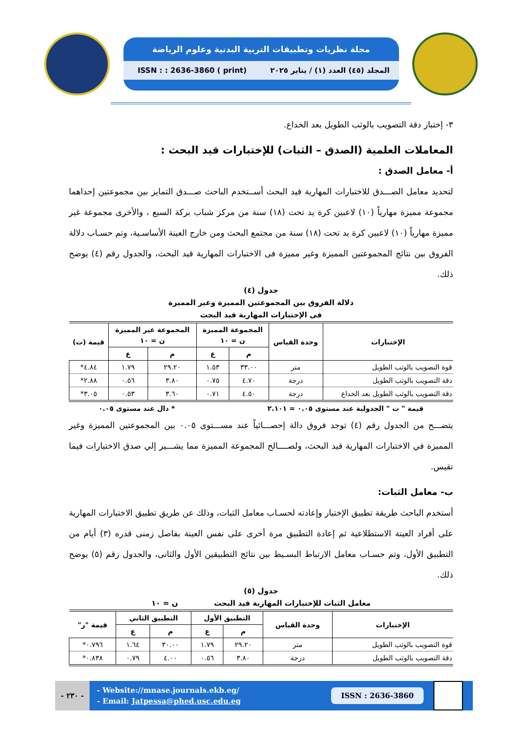مجلة نظريات وتطبيقات التربية البدنية وعلوم الرياضة
ISSN : : 2636-3860 ( print) المجلد (٤٥) العدد (١) / يناير ٢٠٢٥
٣- إختبار دقة التصويب بالوثب الطويل بعد الخداع.
المعاملات العلمية (الصدق – الثبات) للإختبارات قيد البحث :
أ- معامل الصدق :
لتحديد معامل الصـــدق للاختبارات المهارية قيد البحث أســتخدم الباحث صـــدق التمايز بين مجموعتين إحداهما مجموعة مميزة مهارياً (١٠) لاعبين كرة يد تحت (١٨) سنة من مركز شباب بركة السبع ، والأخرى مجموعة غير مميزة مهارياً (١٠) لاعبين كرة يد تحت (١٨) سنة من مجتمع البحث ومن خارج العينة الأساسـية، وتم حسـاب دلالة الفروق بين نتائج المجموعتين المميزة وغير مميزة فى الاختبارات المهارية قيد البحث، والجدول رقم (٤) يوضح ذلك.
جدول (٤)
دلالة الفروق بين المجموعتين المميزة وغير المميزة
فى الإختبارات المهارية قيد البحث
| الإختبارات | وحدة القياس | المجموعة المميزة ن = ١٠ | | المجموعة غير المميزة ن = ١٠ | | قيمة (ت) |
| --- | --- | --- | --- | --- | --- | --- |
| | | م | ع | م | ع | |
| قوة التصويب بالوثب الطويل | متر | ٣٣.٠٠ | ١.٥٣ | ٢٩.٢٠ | ١.٧٩ | ٤.٨٤* |
| دقة التصويب بالوثب الطويل | درجة | ٤.٧٠ | ٠.٧٥ | ٣.٨٠ | ٠.٥٦ | ٢.٨٨* |
| دقة التصويب بالوثب الطويل بعد الخداع | درجة | ٤.٥٠ | ٠.٧١ | ٣.٦٠ | ٠.٥٣ | ٣.٠٥* |
قيمة " ت " الجدولية عند مستوى ٠.٠٥ = ٢.١٠١ * دال عند مستوى ٠.٠٥
يتضـــح من الجدول رقم (٤) توجد فروق دالة إحصـــائياً عند مســـتوى ٠.٠٥ بين المجموعتين المميزة وغير المميزة في الاختبارات المهارية قيد البحث، ولصــــالح المجموعة المميزة مما يشـــير إلي صدق الاختبارات فيما تقيس.
ب- معامل الثبات:
أستخدم الباحث طريقة تطبيق الإختبار وإعادته لحسـاب معامل الثبات، وذلك عن طريق تطبيق الاختبارات المهارية على أفراد العينة الاستطلاعية ثم إعادة التطبيق مرة أخرى على نفس العينة بفاصل زمنى قدره (٣) أيام من التطبيق الأول، وتم حسـاب معامل الارتباط البسـيط بين نتائج التطبيقين الأول والثانى، والجدول رقم (٥) يوضح ذلك.
جدول (٥)
معامل الثبات للإختبارات المهارية قيد البحث ن = ١٠
| الإختبارات | وحدة القياس | التطبيق الأول | | التطبيق الثاني | | قيمة "ر" |
| --- | --- | --- | --- | --- | --- | --- |
| | | م | ع | م | ع | |
| قوة التصويب بالوثب الطويل | متر | ٢٩.٢٠ | ١.٧٩ | ٣٠.٠٠ | ١.٦٤ | ٠.٧٩٦* |
| دقة التصويب بالوثب الطويل | درجة | ٣.٨٠ | ٠.٥٦ | ٤.٠٠ | ٠.٧٩ | ٠.٨٣٨* |
- ٢٣٠ -
- Website://mnase.journals.ekb.eg/
- Email: Jatpessa@phed.usc.edu.eg
ISSN : 2636-3860